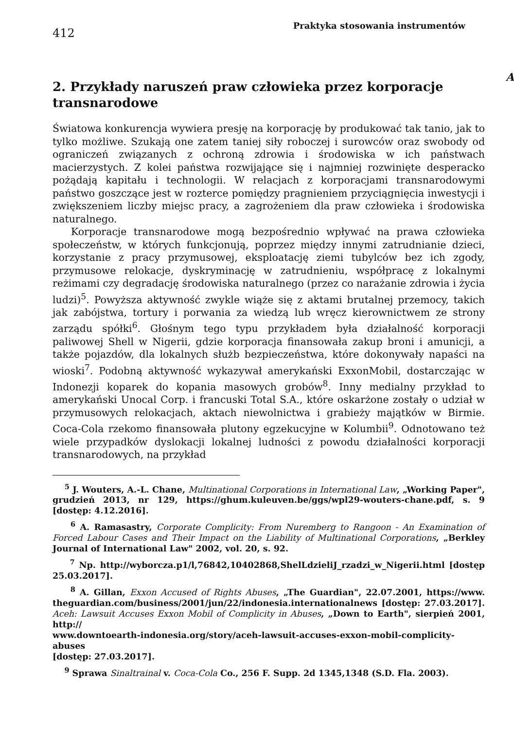412
Praktyka stosowania instrumentów
A
2. Przykłady naruszeń praw człowieka przez korporacje transnarodowe
Światowa konkurencja wywiera presję na korporację by produkować tak tanio, jak to tylko możliwe. Szukają one zatem taniej siły roboczej i surowców oraz swobody od ograniczeń związanych z ochroną zdrowia i środowiska w ich państwach macierzystych. Z kolei państwa rozwijające się i najmniej rozwinięte desperacko pożądają kapitału i technologii. W relacjach z korporacjami transnarodowymi państwo goszczące jest w rozterce pomiędzy pragnieniem przyciągnięcia inwestycji i zwiększeniem liczby miejsc pracy, a zagrożeniem dla praw człowieka i środowiska naturalnego.
Korporacje transnarodowe mogą bezpośrednio wpływać na prawa człowieka społeczeństw, w których funkcjonują, poprzez między innymi zatrudnianie dzieci, korzystanie z pracy przymusowej, eksploatację ziemi tubylców bez ich zgody, przymusowe relokacje, dyskryminację w zatrudnieniu, współpracę z lokalnymi reżimami czy degradację środowiska naturalnego (przez co narażanie zdrowia i życia ludzi)<sup>5</sup>. Powyższa aktywność zwykle wiąże się z aktami brutalnej przemocy, takich jak zabójstwa, tortury i porwania za wiedzą lub wręcz kierownictwem ze strony zarządu spółki<sup>6</sup>. Głośnym tego typu przykładem była działalność korporacji paliwowej Shell w Nigerii, gdzie korporacja finansowała zakup broni i amunicji, a także pojazdów, dla lokalnych służb bezpieczeństwa, które dokonywały napaści na wioski<sup>7</sup>. Podobną aktywność wykazywał amerykański ExxonMobil, dostarczając w Indonezji koparek do kopania masowych grobów<sup>8</sup>. Inny medialny przykład to amerykański Unocal Corp. i francuski Total S.A., które oskarżone zostały o udział w przymusowych relokacjach, aktach niewolnictwa i grabieży majątków w Birmie. Coca-Cola rzekomo finansowała plutony egzekucyjne w Kolumbii<sup>9</sup>. Odnotowano też wiele przypadków dyslokacji lokalnej ludności z powodu działalności korporacji transnarodowych, na przykład
<sup>5</sup> J. Wouters, A.-L. Chane, Multinational Corporations in International Law, „Working Paper", grudzień 2013, nr 129, https://ghum.kuleuven.be/ggs/wpl29-wouters-chane.pdf, s. 9 [dostęp: 4.12.2016].
<sup>6</sup> A. Ramasastry, Corporate Complicity: From Nuremberg to Rangoon - An Examination of Forced Labour Cases and Their Impact on the Liability of Multinational Corporations, „Berkley Journal of International Law" 2002, vol. 20, s. 92.
<sup>7</sup> Np. http://wyborcza.p1/l,76842,10402868,ShelLdzieliJ_rzadzi_w_Nigerii.html [dostęp 25.03.2017].
<sup>8</sup> A. Gillan, Exxon Accused of Rights Abuses, „The Guardian", 22.07.2001, https://www. theguardian.com/business/2001/jun/22/indonesia.internationalnews [dostęp: 27.03.2017]. Aceh: Lawsuit Accuses Exxon Mobil of Complicity in Abuses, „Down to Earth", sierpień 2001, http://
www.downtoearth-indonesia.org/story/aceh-lawsuit-accuses-exxon-mobil-complicity-abuses
[dostęp: 27.03.2017].
<sup>9</sup> Sprawa Sinaltrainal v. Coca-Cola Co., 256 F. Supp. 2d 1345,1348 (S.D. Fla. 2003).